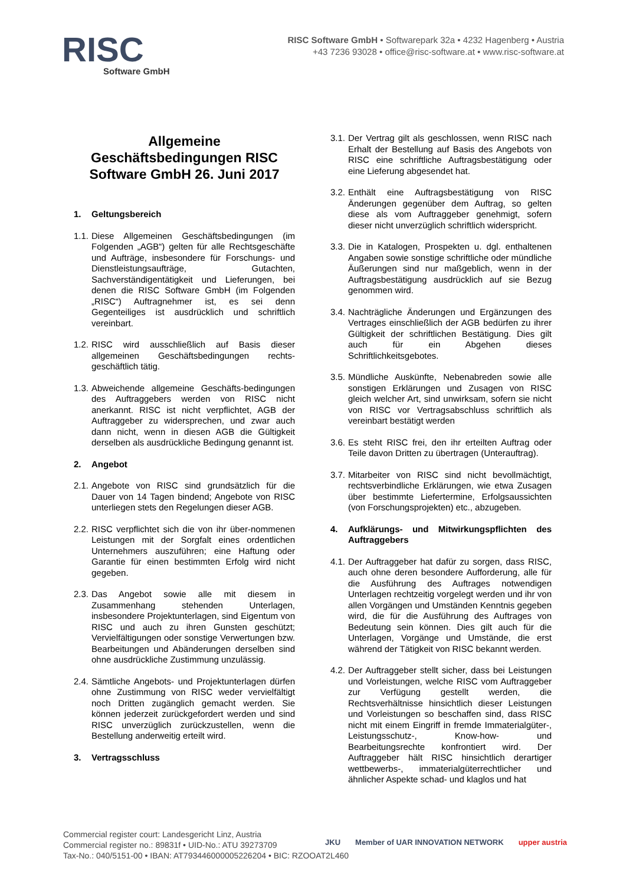RISC
Software GmbH
RISC Software GmbH • Softwarepark 32a • 4232 Hagenberg • Austria
+43 7236 93028 • office@risc-software.at • www.risc-software.at
Allgemeine Geschäftsbedingungen RISC Software GmbH 26. Juni 2017
1. Geltungsbereich
1.1.
Diese Allgemeinen Geschäftsbedingungen (im Folgenden „AGB“) gelten für alle Rechtsgeschäfte und Aufträge, insbesondere für Forschungs- und Dienstleistungsaufträge, Gutachten, Sachverständigentätigkeit und Lieferungen, bei denen die RISC Software GmbH (im Folgenden „RISC“) Auftragnehmer ist, es sei denn Gegenteiliges ist ausdrücklich und schriftlich vereinbart.
1.2.
RISC wird ausschließlich auf Basis dieser allgemeinen Geschäftsbedingungen rechts-geschäftlich tätig.
1.3.
Abweichende allgemeine Geschäfts-bedingungen des Auftraggebers werden von RISC nicht anerkannt. RISC ist nicht verpflichtet, AGB der Auftraggeber zu widersprechen, und zwar auch dann nicht, wenn in diesen AGB die Gültigkeit derselben als ausdrückliche Bedingung genannt ist.
2. Angebot
2.1.
Angebote von RISC sind grundsätzlich für die Dauer von 14 Tagen bindend; Angebote von RISC unterliegen stets den Regelungen dieser AGB.
2.2.
RISC verpflichtet sich die von ihr über-nommenen Leistungen mit der Sorgfalt eines ordentlichen Unternehmers auszuführen; eine Haftung oder Garantie für einen bestimmten Erfolg wird nicht gegeben.
2.3.
Das Angebot sowie alle mit diesem in Zusammenhang stehenden Unterlagen, insbesondere Projektunterlagen, sind Eigentum von RISC und auch zu ihren Gunsten geschützt; Vervielfältigungen oder sonstige Verwertungen bzw. Bearbeitungen und Abänderungen derselben sind ohne ausdrückliche Zustimmung unzulässig.
2.4.
Sämtliche Angebots- und Projektunterlagen dürfen ohne Zustimmung von RISC weder vervielfältigt noch Dritten zugänglich gemacht werden. Sie können jederzeit zurückgefordert werden und sind RISC unverzüglich zurückzustellen, wenn die Bestellung anderweitig erteilt wird.
3. Vertragsschluss
3.1.
Der Vertrag gilt als geschlossen, wenn RISC nach Erhalt der Bestellung auf Basis des Angebots von RISC eine schriftliche Auftragsbestätigung oder eine Lieferung abgesendet hat.
3.2.
Enthält eine Auftragsbestätigung von RISC Änderungen gegenüber dem Auftrag, so gelten diese als vom Auftraggeber genehmigt, sofern dieser nicht unverzüglich schriftlich widerspricht.
3.3.
Die in Katalogen, Prospekten u. dgl. enthaltenen Angaben sowie sonstige schriftliche oder mündliche Äußerungen sind nur maßgeblich, wenn in der Auftragsbestätigung ausdrücklich auf sie Bezug genommen wird.
3.4.
Nachträgliche Änderungen und Ergänzungen des Vertrages einschließlich der AGB bedürfen zu ihrer Gültigkeit der schriftlichen Bestätigung. Dies gilt auch für ein Abgehen dieses Schriftlichkeitsgebotes.
3.5.
Mündliche Auskünfte, Nebenabreden sowie alle sonstigen Erklärungen und Zusagen von RISC gleich welcher Art, sind unwirksam, sofern sie nicht von RISC vor Vertragsabschluss schriftlich als vereinbart bestätigt werden
3.6.
Es steht RISC frei, den ihr erteilten Auftrag oder Teile davon Dritten zu übertragen (Unterauftrag).
3.7.
Mitarbeiter von RISC sind nicht bevollmächtigt, rechtsverbindliche Erklärungen, wie etwa Zusagen über bestimmte Liefertermine, Erfolgsaussichten (von Forschungsprojekten) etc., abzugeben.
4. Aufklärungs- und Mitwirkungspflichten des Auftraggebers
4.1.
Der Auftraggeber hat dafür zu sorgen, dass RISC, auch ohne deren besondere Aufforderung, alle für die Ausführung des Auftrages notwendigen Unterlagen rechtzeitig vorgelegt werden und ihr von allen Vorgängen und Umständen Kenntnis gegeben wird, die für die Ausführung des Auftrages von Bedeutung sein können. Dies gilt auch für die Unterlagen, Vorgänge und Umstände, die erst während der Tätigkeit von RISC bekannt werden.
4.2.
Der Auftraggeber stellt sicher, dass bei Leistungen und Vorleistungen, welche RISC vom Auftraggeber zur Verfügung gestellt werden, die Rechtsverhältnisse hinsichtlich dieser Leistungen und Vorleistungen so beschaffen sind, dass RISC nicht mit einem Eingriff in fremde Immaterialgüter-, Leistungsschutz-, Know-how- und Bearbeitungsrechte konfrontiert wird. Der Auftraggeber hält RISC hinsichtlich derartiger wettbewerbs-, immaterialgüterrechtlicher und ähnlicher Aspekte schad- und klaglos und hat
Commercial register court: Landesgericht Linz, Austria
Commercial register no.: 89831f • UID-No.: ATU 39273709
Tax-No.: 040/5151-00 • IBAN: AT793446000005226204 • BIC: RZOOAT2L460
JKU Member of UAR INNOVATION NETWORK upper austria